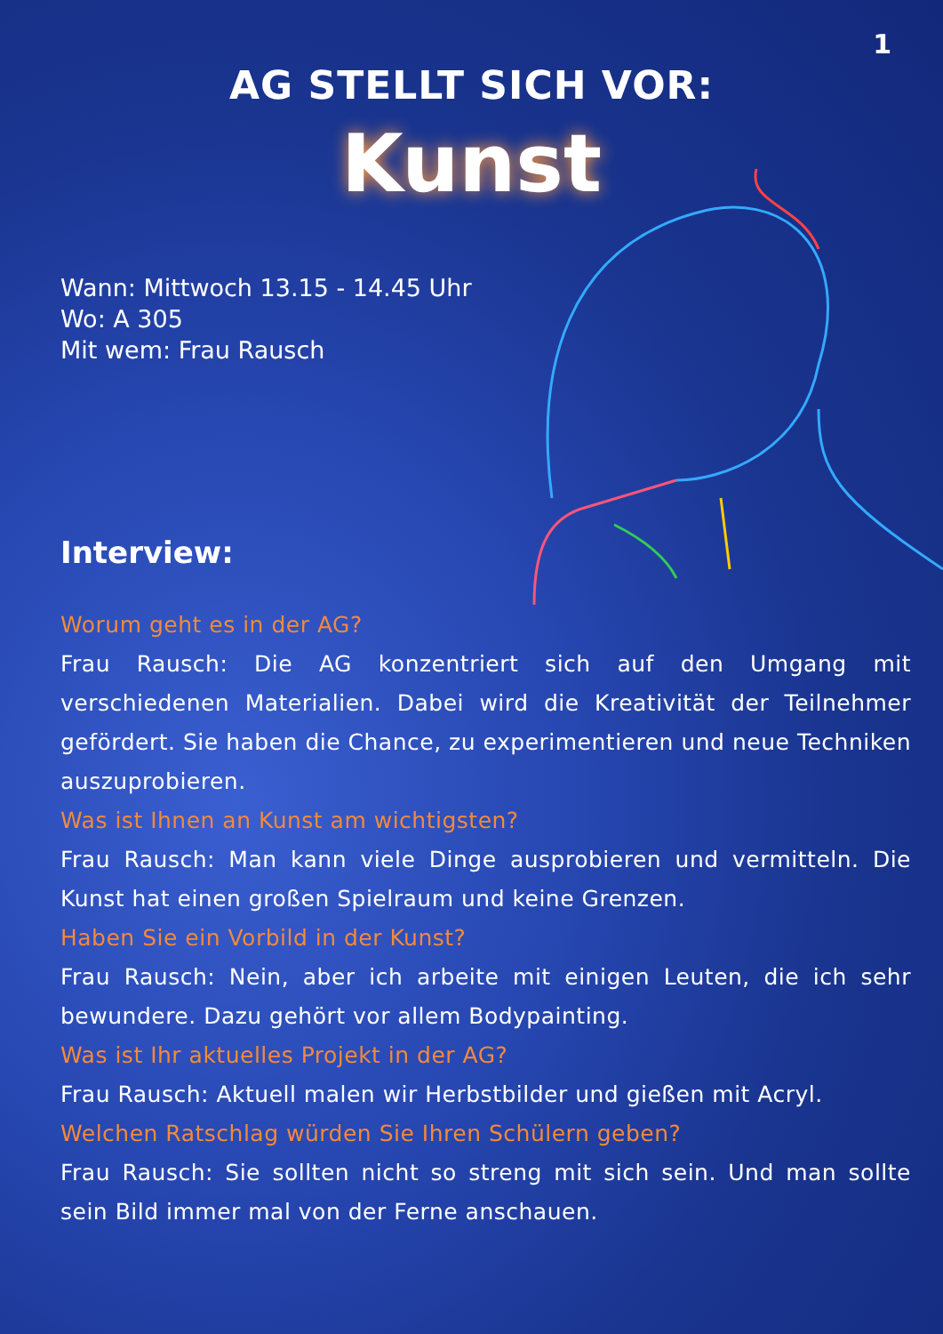1
AG STELLT SICH VOR:
Kunst
Wann: Mittwoch 13.15 - 14.45 Uhr
Wo: A 305
Mit wem: Frau Rausch
Interview:
Worum geht es in der AG?
Frau Rausch: Die AG konzentriert sich auf den Umgang mit verschiedenen Materialien. Dabei wird die Kreativität der Teilnehmer gefördert. Sie haben die Chance, zu experimentieren und neue Techniken auszuprobieren.
Was ist Ihnen an Kunst am wichtigsten?
Frau Rausch: Man kann viele Dinge ausprobieren und vermitteln. Die Kunst hat einen großen Spielraum und keine Grenzen.
Haben Sie ein Vorbild in der Kunst?
Frau Rausch: Nein, aber ich arbeite mit einigen Leuten, die ich sehr bewundere. Dazu gehört vor allem Bodypainting.
Was ist Ihr aktuelles Projekt in der AG?
Frau Rausch: Aktuell malen wir Herbstbilder und gießen mit Acryl.
Welchen Ratschlag würden Sie Ihren Schülern geben?
Frau Rausch: Sie sollten nicht so streng mit sich sein. Und man sollte sein Bild immer mal von der Ferne anschauen.